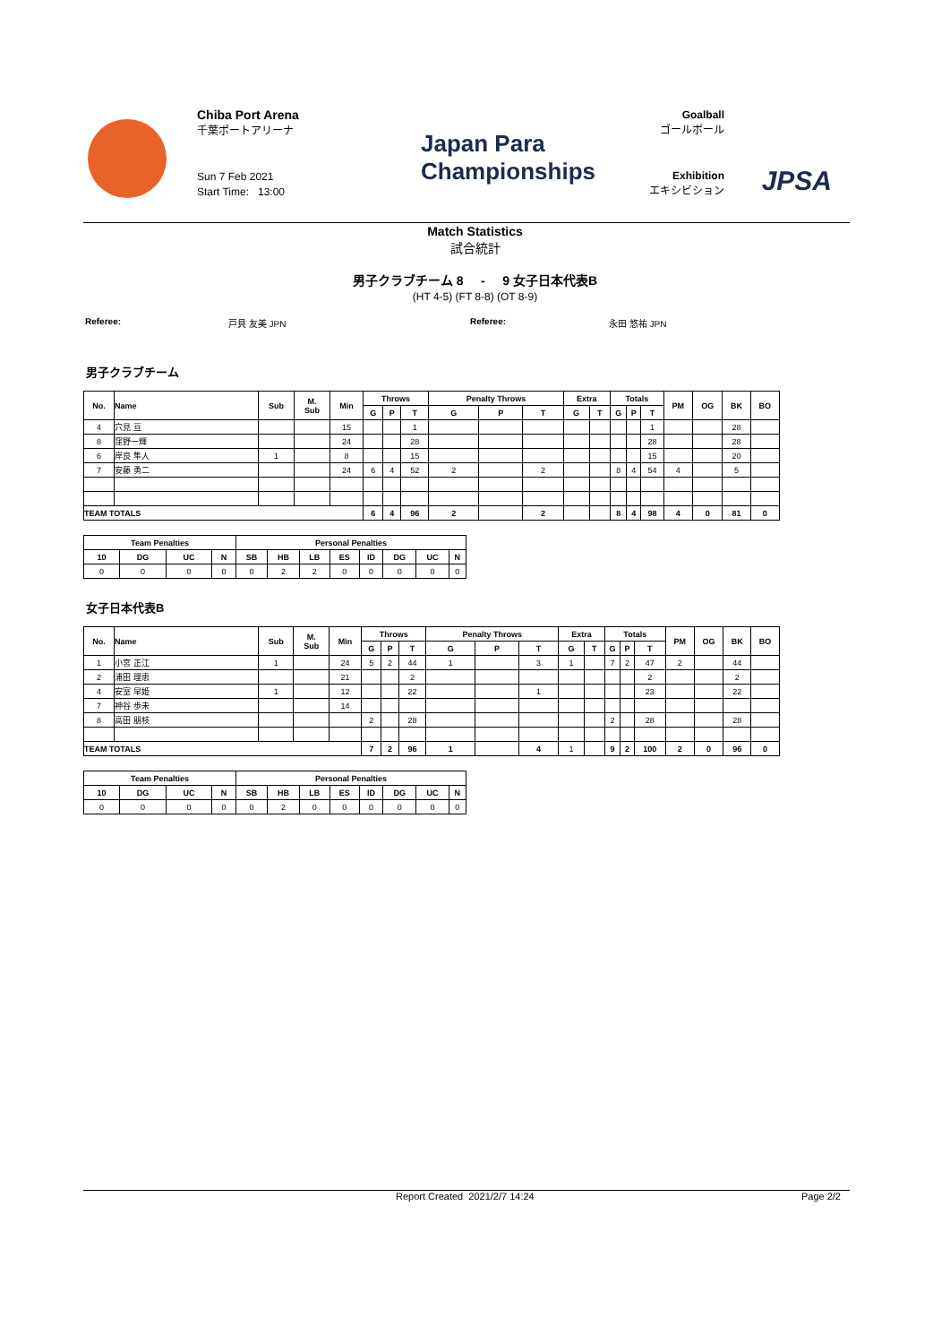Chiba Port Arena
千葉ポートアリーナ
Sun 7 Feb 2021
Start Time: 13:00
Japan Para
Championships
Goalball
ゴールボール
Exhibition
エキシビション
JPSA
Match Statistics
試合統計
男子クラブチーム 8 - 9 女子日本代表B
(HT 4-5) (FT 8-8) (OT 8-9)
Referee: 戸貝 友美 JPN Referee: 永田 悠祐 JPN
男子クラブチーム
| No. | Name | Sub | M. Sub | Min | Throws | | | Penalty Throws | | | Extra | | Totals | | | PM | OG | BK | BO |
| --- | --- | --- | --- | --- | --- | --- | --- | --- | --- | --- | --- | --- | --- | --- | --- | --- | --- | --- | --- |
| | | | | | G | P | T | G | P | T | G | T | G | P | T | | | | |
| 4 | 穴見 亘 | | | 15 | | | 1 | | | | | | | | 1 | | | 28 | |
| 8 | 窪野一輝 | | | 24 | | | 28 | | | | | | | | 28 | | | 28 | |
| 6 | 岸良 隼人 | 1 | | 8 | | | 15 | | | | | | | | 15 | | | 20 | |
| 7 | 安藤 勇二 | | | 24 | 6 | 4 | 52 | 2 | | 2 | | | 8 | 4 | 54 | 4 | | 5 | |
| TEAM TOTALS | | | | | 6 | 4 | 96 | 2 | | 2 | | | 8 | 4 | 98 | 4 | 0 | 81 | 0 |
| Team Penalties | | | | Personal Penalties | | | | | | | |
| --- | --- | --- | --- | --- | --- | --- | --- | --- | --- | --- | --- |
| 10 | DG | UC | N | SB | HB | LB | ES | ID | DG | UC | N |
| 0 | 0 | 0 | 0 | 0 | 2 | 2 | 0 | 0 | 0 | 0 | 0 |
女子日本代表B
| No. | Name | Sub | M. Sub | Min | Throws | | | Penalty Throws | | | Extra | | Totals | | | PM | OG | BK | BO |
| --- | --- | --- | --- | --- | --- | --- | --- | --- | --- | --- | --- | --- | --- | --- | --- | --- | --- | --- | --- |
| | | | | | G | P | T | G | P | T | G | T | G | P | T | | | | |
| 1 | 小宮 正江 | 1 | | 24 | 5 | 2 | 44 | 1 | | 3 | 1 | | 7 | 2 | 47 | 2 | | 44 | |
| 2 | 浦田 理恵 | | | 21 | | | 2 | | | | | | | | 2 | | | 2 | |
| 4 | 安室 早姫 | 1 | | 12 | | | 22 | | | 1 | | | | | 23 | | | 22 | |
| 7 | 神谷 歩未 | | | 14 | | | | | | | | | | | | | | | |
| 8 | 高田 朋枝 | | | | 2 | | 28 | | | | | | 2 | | 28 | | | 28 | |
| TEAM TOTALS | | | | | 7 | 2 | 96 | 1 | | 4 | 1 | | 9 | 2 | 100 | 2 | 0 | 96 | 0 |
| Team Penalties | | | | Personal Penalties | | | | | | | |
| --- | --- | --- | --- | --- | --- | --- | --- | --- | --- | --- | --- |
| 10 | DG | UC | N | SB | HB | LB | ES | ID | DG | UC | N |
| 0 | 0 | 0 | 0 | 0 | 2 | 0 | 0 | 0 | 0 | 0 | 0 |
Report Created 2021/2/7 14:24 Page 2/2